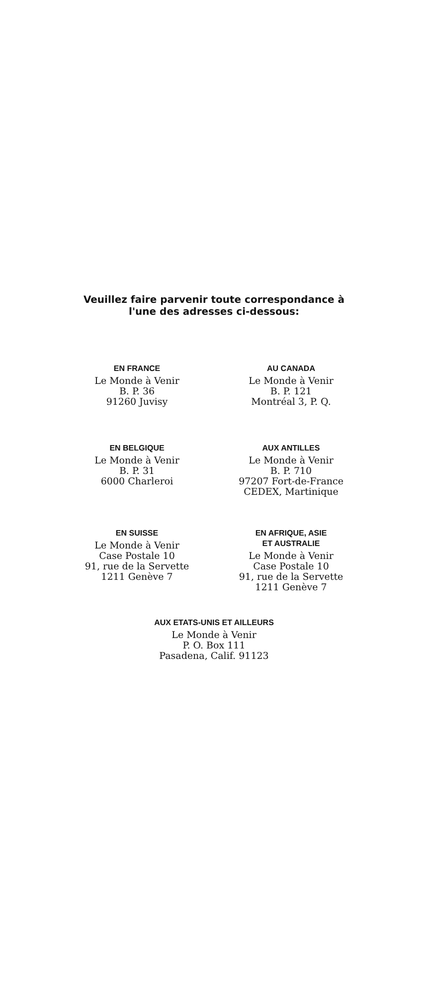Veuillez faire parvenir toute correspondance à
l'une des adresses ci-dessous:
EN FRANCE
Le Monde à Venir
B. P. 36
91260 Juvisy
AU CANADA
Le Monde à Venir
B. P. 121
Montréal 3, P. Q.
EN BELGIQUE
Le Monde à Venir
B. P. 31
6000 Charleroi
AUX ANTILLES
Le Monde à Venir
B. P. 710
97207 Fort-de-France
CEDEX, Martinique
EN SUISSE
Le Monde à Venir
Case Postale 10
91, rue de la Servette
1211 Genève 7
EN AFRIQUE, ASIE
ET AUSTRALIE
Le Monde à Venir
Case Postale 10
91, rue de la Servette
1211 Genève 7
AUX ETATS-UNIS ET AILLEURS
Le Monde à Venir
P. O. Box 111
Pasadena, Calif. 91123